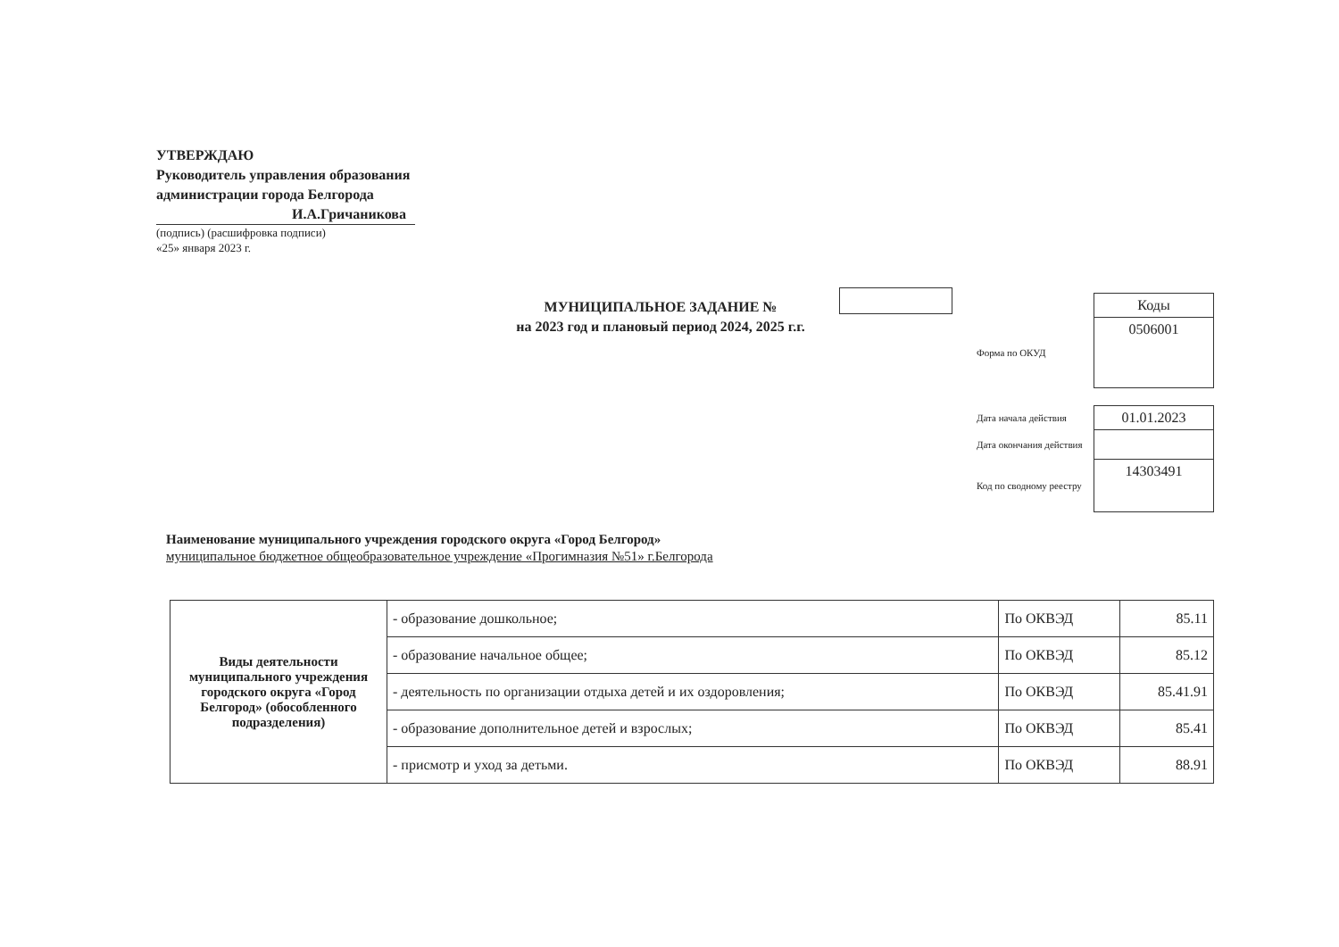УТВЕРЖДАЮ
Руководитель управления образования
администрации города Белгорода
И.А.Гричаникова
(подпись) (расшифровка подписи)
«25» января 2023 г.
МУНИЦИПАЛЬНОЕ ЗАДАНИЕ №
на 2023 год и плановый период 2024, 2025 г.г.
| | Коды |
| Форма по ОКУД | 0506001 |
| Дата начала действия | 01.01.2023 |
| Дата окончания действия | |
| Код по сводному реестру | 14303491 |
Наименование муниципального учреждения городского округа «Город Белгород»
муниципальное бюджетное общеобразовательное учреждение «Прогимназия №51» г.Белгорода
| Виды деятельности муниципального учреждения городского округа «Город Белгород» (обособленного подразделения) | - образование дошкольное; | По ОКВЭД | 85.11 |
| | - образование начальное общее; | По ОКВЭД | 85.12 |
| | - деятельность по организации отдыха детей и их оздоровления; | По ОКВЭД | 85.41.91 |
| | - образование дополнительное детей и взрослых; | По ОКВЭД | 85.41 |
| | - присмотр и уход за детьми. | По ОКВЭД | 88.91 |